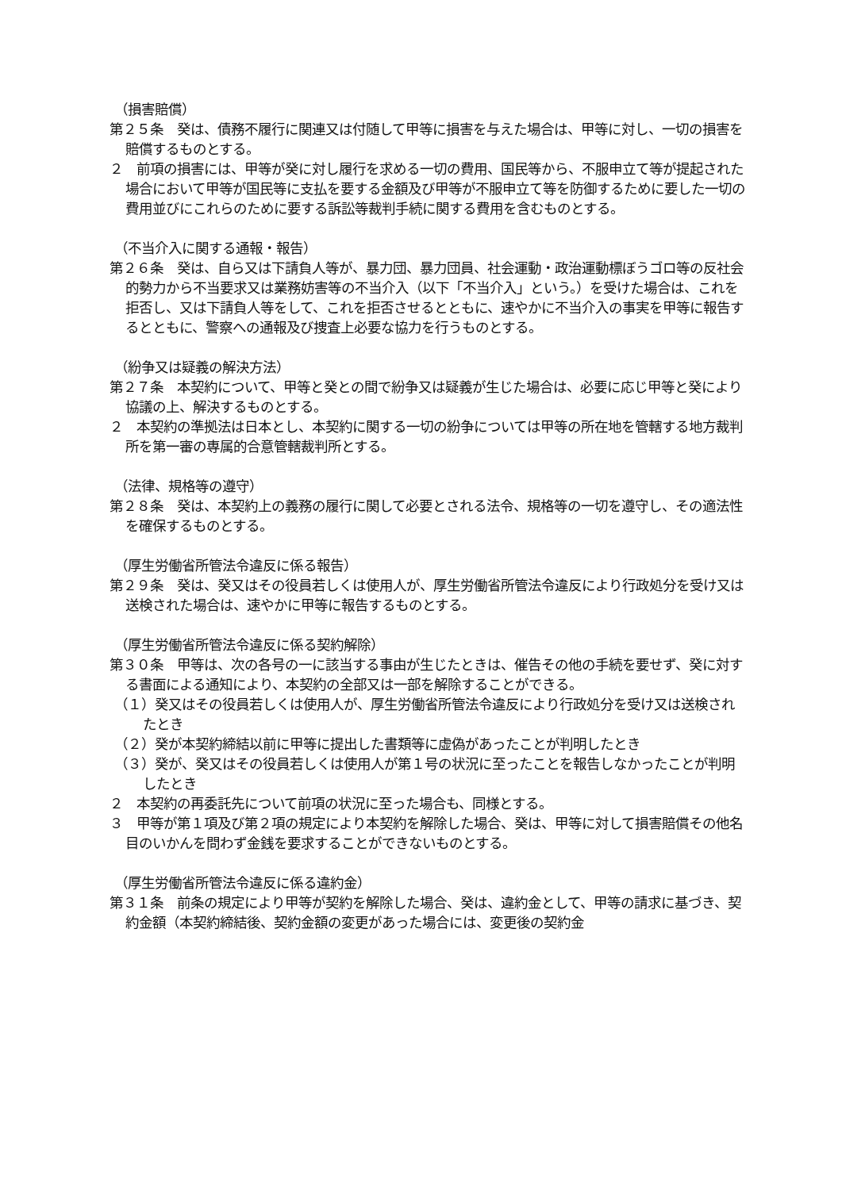（損害賠償）
第２５条　癸は、債務不履行に関連又は付随して甲等に損害を与えた場合は、甲等に対し、一切の損害を賠償するものとする。
２　前項の損害には、甲等が癸に対し履行を求める一切の費用、国民等から、不服申立て等が提起された場合において甲等が国民等に支払を要する金額及び甲等が不服申立て等を防御するために要した一切の費用並びにこれらのために要する訴訟等裁判手続に関する費用を含むものとする。
（不当介入に関する通報・報告）
第２６条　癸は、自ら又は下請負人等が、暴力団、暴力団員、社会運動・政治運動標ぼうゴロ等の反社会的勢力から不当要求又は業務妨害等の不当介入（以下「不当介入」という。）を受けた場合は、これを拒否し、又は下請負人等をして、これを拒否させるとともに、速やかに不当介入の事実を甲等に報告するとともに、警察への通報及び捜査上必要な協力を行うものとする。
（紛争又は疑義の解決方法）
第２７条　本契約について、甲等と癸との間で紛争又は疑義が生じた場合は、必要に応じ甲等と癸により協議の上、解決するものとする。
２　本契約の準拠法は日本とし、本契約に関する一切の紛争については甲等の所在地を管轄する地方裁判所を第一審の専属的合意管轄裁判所とする。
（法律、規格等の遵守）
第２８条　癸は、本契約上の義務の履行に関して必要とされる法令、規格等の一切を遵守し、その適法性を確保するものとする。
（厚生労働省所管法令違反に係る報告）
第２９条　癸は、癸又はその役員若しくは使用人が、厚生労働省所管法令違反により行政処分を受け又は送検された場合は、速やかに甲等に報告するものとする。
（厚生労働省所管法令違反に係る契約解除）
第３０条　甲等は、次の各号の一に該当する事由が生じたときは、催告その他の手続を要せず、癸に対する書面による通知により、本契約の全部又は一部を解除することができる。
（１）癸又はその役員若しくは使用人が、厚生労働省所管法令違反により行政処分を受け又は送検されたとき
（２）癸が本契約締結以前に甲等に提出した書類等に虚偽があったことが判明したとき
（３）癸が、癸又はその役員若しくは使用人が第１号の状況に至ったことを報告しなかったことが判明したとき
２　本契約の再委託先について前項の状況に至った場合も、同様とする。
３　甲等が第１項及び第２項の規定により本契約を解除した場合、癸は、甲等に対して損害賠償その他名目のいかんを問わず金銭を要求することができないものとする。
（厚生労働省所管法令違反に係る違約金）
第３１条　前条の規定により甲等が契約を解除した場合、癸は、違約金として、甲等の請求に基づき、契約金額（本契約締結後、契約金額の変更があった場合には、変更後の契約金